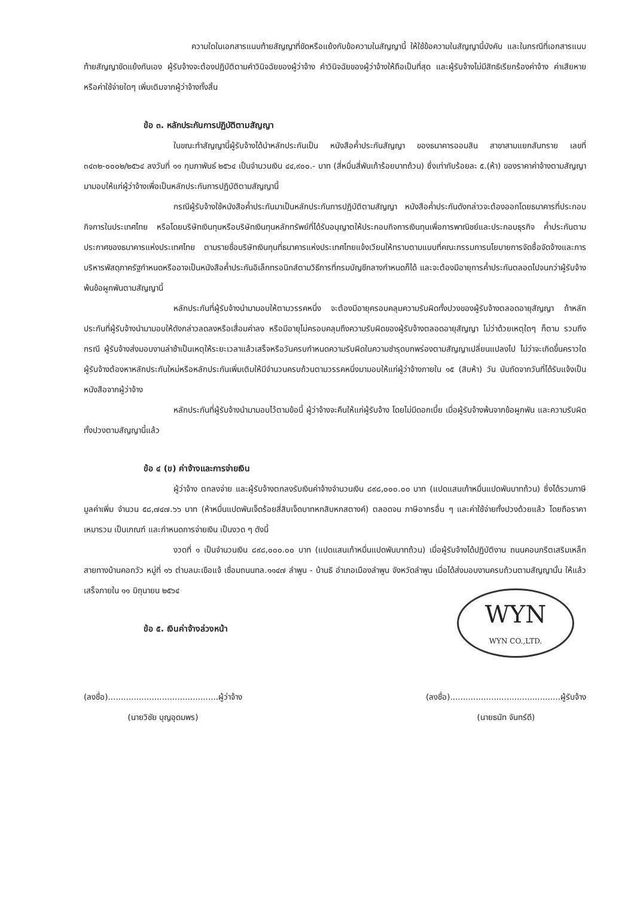ความใดในเอกสารแนบท้ายสัญญาที่ขัดหรือแย้งกับข้อความในสัญญานี้ ให้ใช้ข้อความในสัญญานี้บังคับ และในกรณีที่เอกสารแนบท้ายสัญญาขัดแย้งกันเอง ผู้รับจ้างจะต้องปฏิบัติตามคำวินิจฉัยของผู้ว่าจ้าง คำวินิจฉัยของผู้ว่าจ้างให้ถือเป็นที่สุด และผู้รับจ้างไม่มีสิทธิเรียกร้องค่าจ้าง ค่าเสียหายหรือค่าใช้จ่ายใดๆ เพิ่มเติมจากผู้ว่าจ้างทั้งสิ้น
ข้อ ๓. หลักประกันการปฏิบัติตามสัญญา
ในขณะทำสัญญานี้ผู้รับจ้างได้นำหลักประกันเป็น หนังสือค้ำประกันสัญญา ของธนาคารออมสิน สาขาสามแยกสันทราย เลขที่ ๓๔๓๒-๐๐๐๒/๒๕๖๔ ลงวันที่ ๑๑ กุมภาพันธ์ ๒๕๖๔ เป็นจำนวนเงิน ๔๔,๙๐๐.- บาท (สี่หมื่นสี่พันเก้าร้อยบาทถ้วน) ซึ่งเท่ากับร้อยละ ๕.(ห้า) ของราคาค่าจ้างตามสัญญา มามอบให้แก่ผู้ว่าจ้างเพื่อเป็นหลักประกันการปฏิบัติตามสัญญานี้
กรณีผู้รับจ้างใช้หนังสือค้ำประกันมาเป็นหลักประกันการปฏิบัติตามสัญญา หนังสือค้ำประกันดังกล่าวจะต้องออกโดยธนาคารที่ประกอบกิจการในประเทศไทย หรือโดยบริษัทเงินทุนหรือบริษัทเงินทุนหลักทรัพย์ที่ได้รับอนุญาตให้ประกอบกิจการเงินทุนเพื่อการพาณิชย์และประกอบธุรกิจ ค้ำประกันตามประกาศของธนาคารแห่งประเทศไทย ตามรายชื่อบริษัทเงินทุนที่ธนาคารแห่งประเทศไทยแจ้งเวียนให้ทราบตามแบบที่คณะกรรมการนโยบายการจัดซื้อจัดจ้างและการบริหารพัสดุภาครัฐกำหนดหรืออาจเป็นหนังสือค้ำประกันอิเล็กทรอนิกส์ตามวิธีการที่กรมบัญชีกลางกำหนดก็ได้ และจะต้องมีอายุการค้ำประกันตลอดไปจนกว่าผู้รับจ้างพ้นข้อผูกพันตามสัญญานี้
หลักประกันที่ผู้รับจ้างนำมามอบให้ตามวรรคหนึ่ง จะต้องมีอายุครอบคลุมความรับผิดทั้งปวงของผู้รับจ้างตลอดอายุสัญญา ถ้าหลักประกันที่ผู้รับจ้างนำมามอบให้ดังกล่าวลดลงหรือเสื่อมค่าลง หรือมีอายุไม่ครอบคลุมถึงความรับผิดของผู้รับจ้างตลอดอายุสัญญา ไม่ว่าด้วยเหตุใดๆ ก็ตาม รวมถึงกรณี ผู้รับจ้างส่งมอบงานล่าช้าเป็นเหตุให้ระยะเวลาแล้วเสร็จหรือวันครบกำหนดความรับผิดในความชำรุดบกพร่องตามสัญญาเปลี่ยนแปลงไป ไม่ว่าจะเกิดขึ้นคราวใด ผู้รับจ้างต้องหาหลักประกันใหม่หรือหลักประกันเพิ่มเติมให้มีจำนวนครบถ้วนตามวรรคหนึ่งมามอบให้แก่ผู้ว่าจ้างภายใน ๑๕ (สิบห้า) วัน นับถัดจากวันที่ได้รับแจ้งเป็นหนังสือจากผู้ว่าจ้าง
หลักประกันที่ผู้รับจ้างนำมามอบไว้ตามข้อนี้ ผู้ว่าจ้างจะคืนให้แก่ผู้รับจ้าง โดยไม่มีดอกเบี้ย เมื่อผู้รับจ้างพ้นจากข้อผูกพัน และความรับผิดทั้งปวงตามสัญญานี้แล้ว
ข้อ ๔ (ข) ค่าจ้างและการจ่ายเงิน
ผู้ว่าจ้าง ตกลงจ่าย และผู้รับจ้างตกลงรับเงินค่าจ้างจำนวนเงิน ๘๙๘,๐๐๐.๐๐ บาท (แปดแสนเก้าหมื่นแปดพันบาทถ้วน) ซึ่งได้รวมภาษีมูลค่าเพิ่ม จำนวน ๕๘,๗๔๗.๖๖ บาท (ห้าหมื่นแปดพันเจ็ดร้อยสี่สิบเจ็ดบาทหกสิบหกสตางค์) ตลอดจน ภาษีอากรอื่น ๆ และค่าใช้จ่ายทั้งปวงด้วยแล้ว โดยถือราคาเหมารวม เป็นเกณฑ์ และกำหนดการจ่ายเงิน เป็นงวด ๆ ดังนี้
งวดที่ ๑ เป็นจำนวนเงิน ๘๙๘,๐๐๐.๐๐ บาท (แปดแสนเก้าหมื่นแปดพันบาทถ้วน) เมื่อผู้รับจ้างได้ปฏิบัติงาน ถนนคอนกรีตเสริมเหล็ก สายทางบ้านคอกวัว หมู่ที่ ๑๖ ตำบลมะเขือแจ้ เชื่อมถนนทล.๑๑๔๗ ลำพูน - บ้านธิ อำเภอเมืองลำพูน จังหวัดลำพูน เมื่อได้ส่งมอบงานครบถ้วนตามสัญญานั้น ให้แล้วเสร็จภายใน ๑๑ มิถุนายน ๒๕๖๔
WYN
WYN CO.,LTD.
ข้อ ๕. เงินค่าจ้างล่วงหน้า
(ลงชื่อ)...........................................ผู้ว่าจ้าง
(นายวิชัย บุญอุดมพร)
(ลงชื่อ)...........................................ผู้รับจ้าง
(นายธนัท จันทร์ดี)